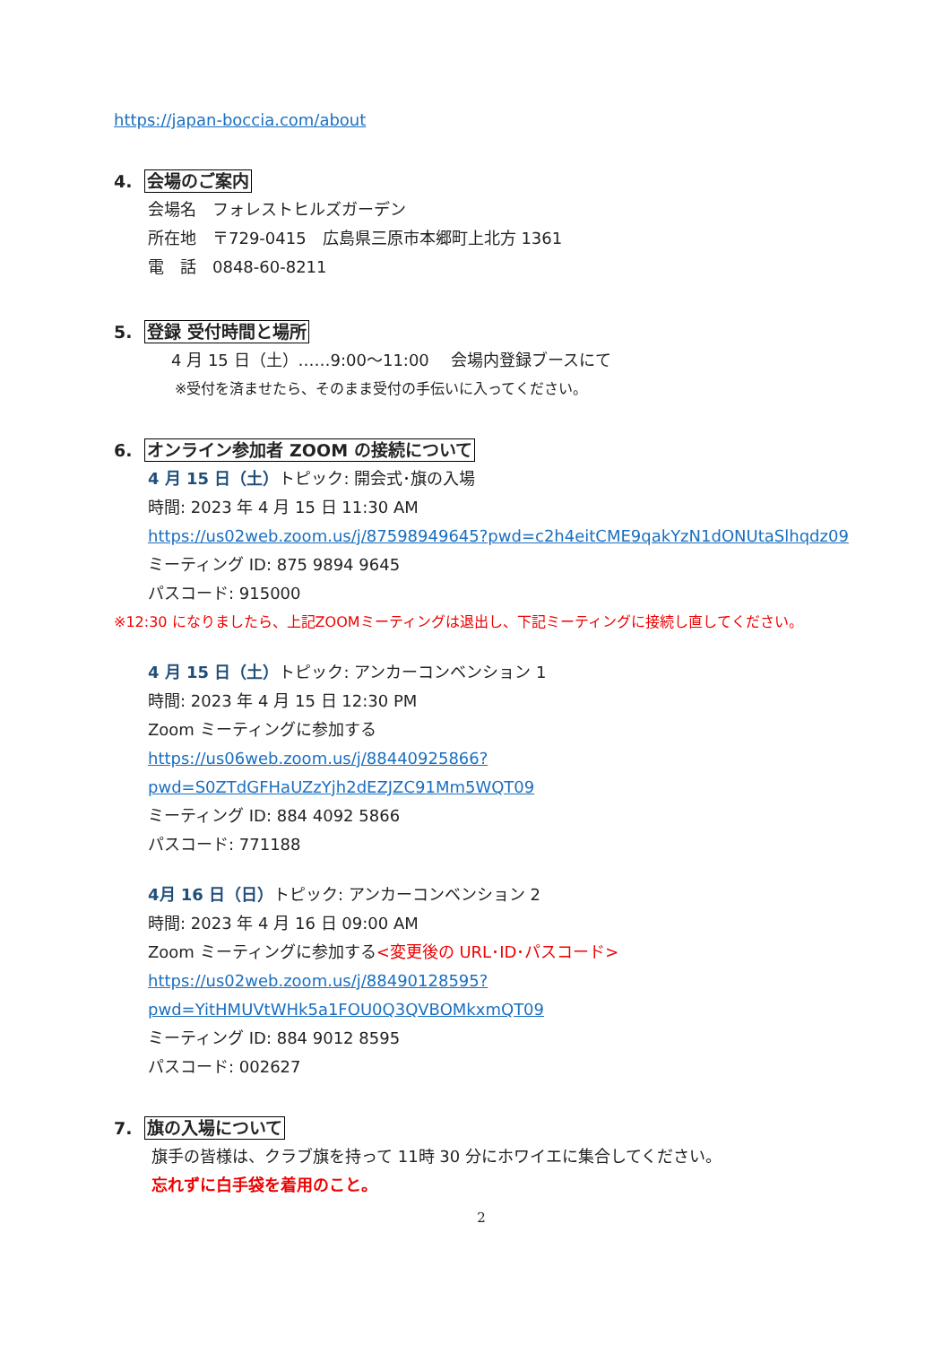https://japan-boccia.com/about
4. 会場のご案内
会場名　フォレストヒルズガーデン
所在地　〒729-0415　広島県三原市本郷町上北方 1361
電　話　0848-60-8211
5. 登録 受付時間と場所
4 月 15 日（土）……9:00～11:00　 会場内登録ブースにて
※受付を済ませたら、そのまま受付の手伝いに入ってください。
6. オンライン参加者 ZOOM の接続について
4 月 15 日（土）トピック: 開会式･旗の入場
時間: 2023 年 4 月 15 日 11:30 AM
https://us02web.zoom.us/j/87598949645?pwd=c2h4eitCME9qakYzN1dONUtaSlhqdz09
ミーティング ID: 875 9894 9645
パスコード: 915000
※12:30 になりましたら、上記ZOOMミーティングは退出し、下記ミーティングに接続し直してください。
4 月 15 日（土）トピック: アンカーコンベンション 1
時間: 2023 年 4 月 15 日 12:30 PM
Zoom ミーティングに参加する
https://us06web.zoom.us/j/88440925866?pwd=S0ZTdGFHaUZzYjh2dEZJZC91Mm5WQT09
ミーティング ID: 884 4092 5866
パスコード: 771188
4月 16 日（日）トピック: アンカーコンベンション 2
時間: 2023 年 4 月 16 日 09:00 AM
Zoom ミーティングに参加する<変更後の URL･ID･パスコード>
https://us02web.zoom.us/j/88490128595?pwd=YitHMUVtWHk5a1FOU0Q3QVBOMkxmQT09
ミーティング ID: 884 9012 8595
パスコード: 002627
7. 旗の入場について
旗手の皆様は、クラブ旗を持って 11時 30 分にホワイエに集合してください。
忘れずに白手袋を着用のこと。
2